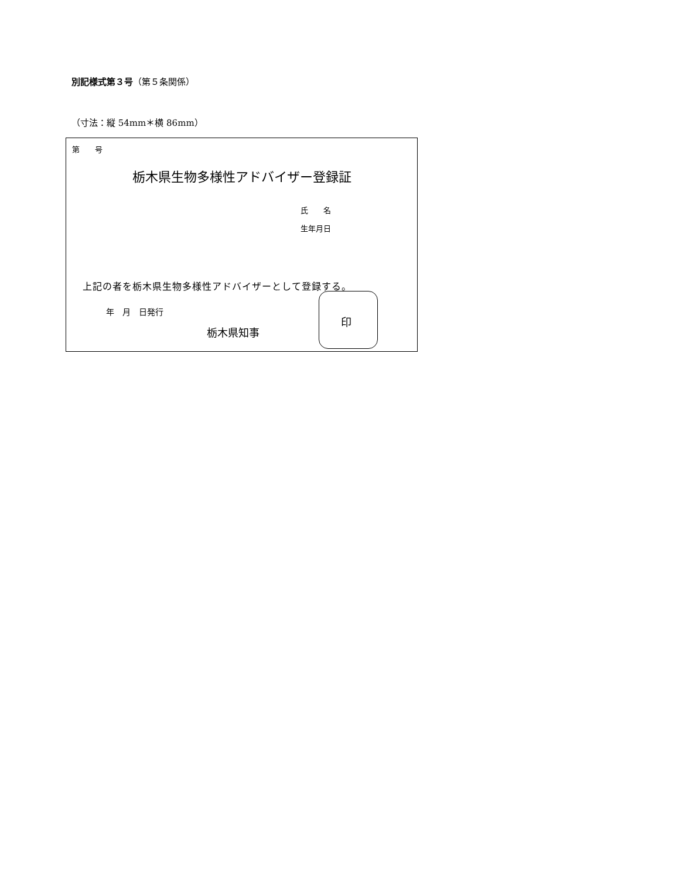別記様式第３号（第５条関係）
（寸法：縦 54mm＊横 86mm）
第　　号
栃木県生物多様性アドバイザー登録証
氏　　名
生年月日
上記の者を栃木県生物多様性アドバイザーとして登録する。
年　月　日発行
栃木県知事
印